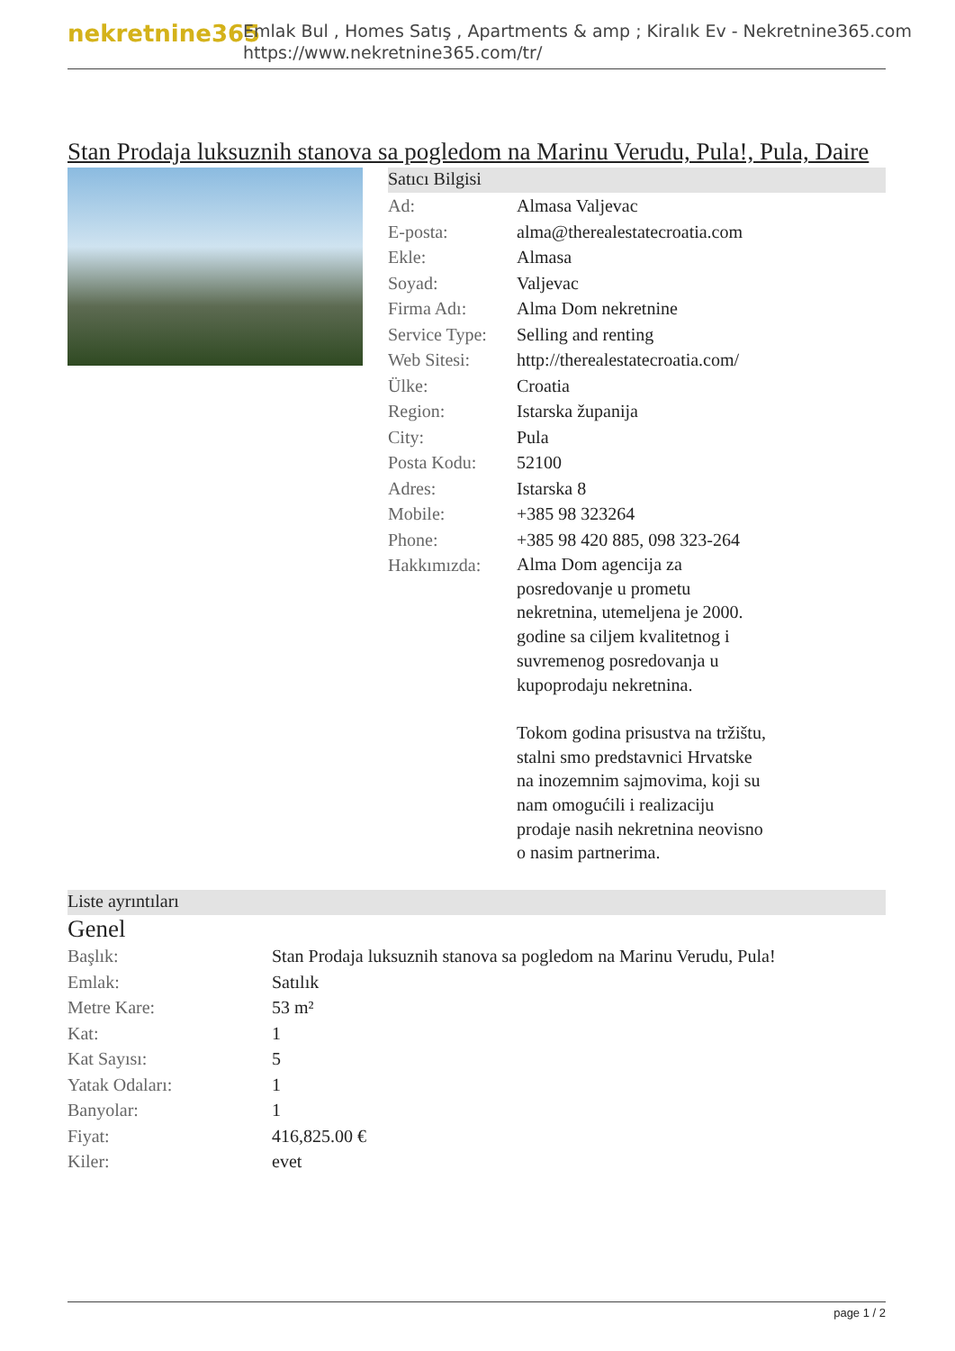nekretnine365
Emlak Bul , Homes Satış , Apartments & amp ; Kiralık Ev - Nekretnine365.com
https://www.nekretnine365.com/tr/
Stan Prodaja luksuznih stanova sa pogledom na Marinu Verudu, Pula!, Pula, Daire
Satıcı Bilgisi
| Ad: | Almasa Valjevac |
| E-posta: | alma@therealestatecroatia.com |
| Ekle: | Almasa |
| Soyad: | Valjevac |
| Firma Adı: | Alma Dom nekretnine |
| Service Type: | Selling and renting |
| Web Sitesi: | http://therealestatecroatia.com/ |
| Ülke: | Croatia |
| Region: | Istarska županija |
| City: | Pula |
| Posta Kodu: | 52100 |
| Adres: | Istarska 8 |
| Mobile: | +385 98 323264 |
| Phone: | +385 98 420 885, 098 323-264 |
| Hakkımızda: | Alma Dom agencija za posredovanje u prometu nekretnina, utemeljena je 2000. godine sa ciljem kvalitetnog i suvremenog posredovanja u kupoprodaju nekretnina. Tokom godina prisustva na tržištu, stalni smo predstavnici Hrvatske na inozemnim sajmovima, koji su nam omogućili i realizaciju prodaje nasih nekretnina neovisno o nasim partnerima. |
Liste ayrıntıları
Genel
| Başlık: | Stan Prodaja luksuznih stanova sa pogledom na Marinu Verudu, Pula! |
| Emlak: | Satılık |
| Metre Kare: | 53 m² |
| Kat: | 1 |
| Kat Sayısı: | 5 |
| Yatak Odaları: | 1 |
| Banyolar: | 1 |
| Fiyat: | 416,825.00 € |
| Kiler: | evet |
page 1 / 2